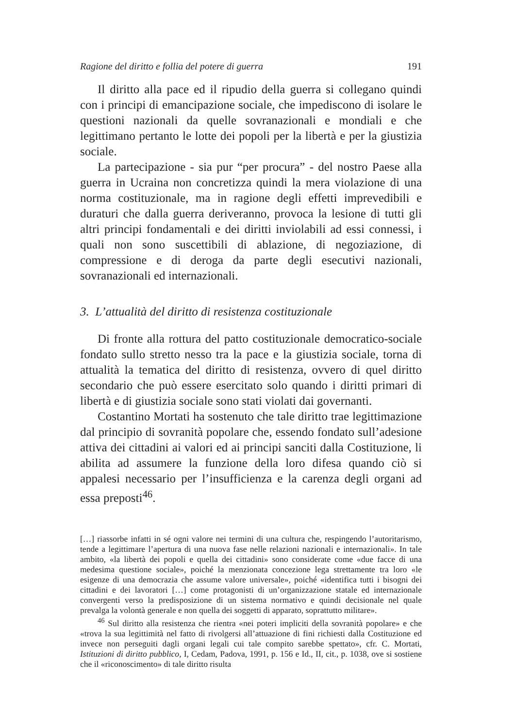Ragione del diritto e follia del potere di guerra 191
Il diritto alla pace ed il ripudio della guerra si collegano quindi con i principi di emancipazione sociale, che impediscono di isolare le questioni nazionali da quelle sovranazionali e mondiali e che legittimano pertanto le lotte dei popoli per la libertà e per la giustizia sociale.
La partecipazione - sia pur “per procura” - del nostro Paese alla guerra in Ucraina non concretizza quindi la mera violazione di una norma costituzionale, ma in ragione degli effetti imprevedibili e duraturi che dalla guerra deriveranno, provoca la lesione di tutti gli altri principi fondamentali e dei diritti inviolabili ad essi connessi, i quali non sono suscettibili di ablazione, di negoziazione, di compressione e di deroga da parte degli esecutivi nazionali, sovranazionali ed internazionali.
3. L’attualità del diritto di resistenza costituzionale
Di fronte alla rottura del patto costituzionale democratico-sociale fondato sullo stretto nesso tra la pace e la giustizia sociale, torna di attualità la tematica del diritto di resistenza, ovvero di quel diritto secondario che può essere esercitato solo quando i diritti primari di libertà e di giustizia sociale sono stati violati dai governanti.
Costantino Mortati ha sostenuto che tale diritto trae legittimazione dal principio di sovranità popolare che, essendo fondato sull’adesione attiva dei cittadini ai valori ed ai principi sanciti dalla Costituzione, li abilita ad assumere la funzione della loro difesa quando ciò si appalesi necessario per l’insufficienza e la carenza degli organi ad essa preposti<sup>46</sup>.
[…] riassorbe infatti in sé ogni valore nei termini di una cultura che, respingendo l’autoritarismo, tende a legittimare l’apertura di una nuova fase nelle relazioni nazionali e internazionali». In tale ambito, «la libertà dei popoli e quella dei cittadini» sono considerate come «due facce di una medesima questione sociale», poiché la menzionata concezione lega strettamente tra loro «le esigenze di una democrazia che assume valore universale», poiché «identifica tutti i bisogni dei cittadini e dei lavoratori […] come protagonisti di un’organizzazione statale ed internazionale convergenti verso la predisposizione di un sistema normativo e quindi decisionale nel quale prevalga la volontà generale e non quella dei soggetti di apparato, soprattutto militare».
<sup>46</sup> Sul diritto alla resistenza che rientra «nei poteri impliciti della sovranità popolare» e che «trova la sua legittimità nel fatto di rivolgersi all’attuazione di fini richiesti dalla Costituzione ed invece non perseguiti dagli organi legali cui tale compito sarebbe spettato», cfr. C. Mortati, Istituzioni di diritto pubblico, I, Cedam, Padova, 1991, p. 156 e Id., II, cit., p. 1038, ove si sostiene che il «riconoscimento» di tale diritto risulta